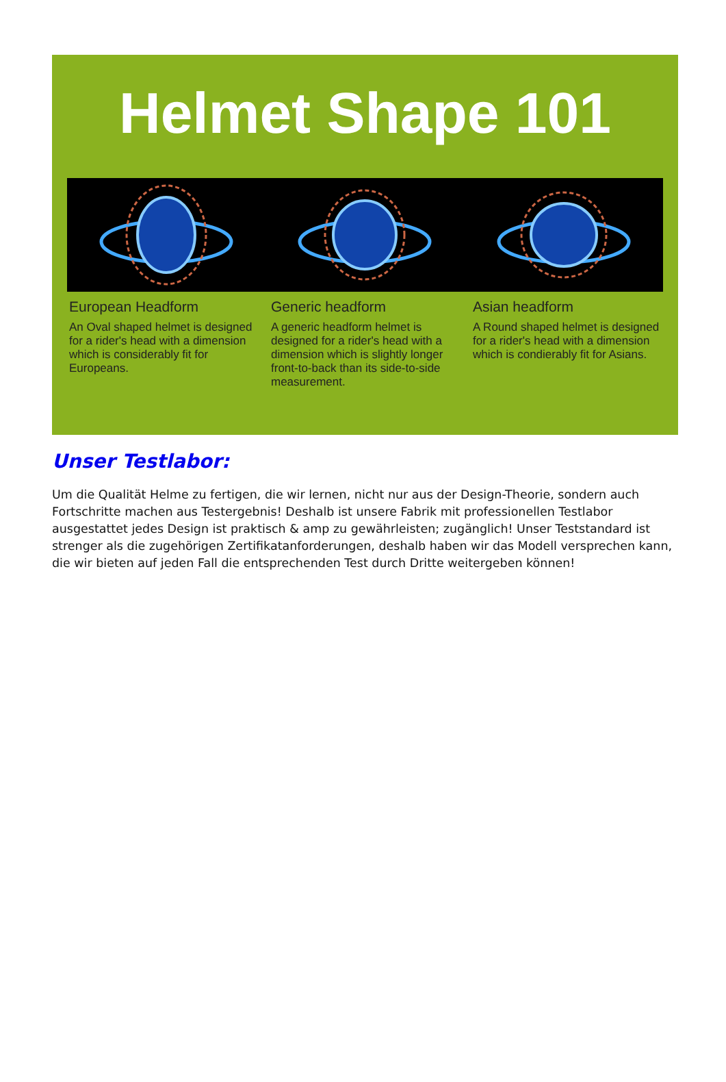Helmet Shape 101
European Headform
An Oval shaped helmet is designed for a rider's head with a dimension which is considerably fit for Europeans.
Generic headform
A generic headform helmet is designed for a rider's head with a dimension which is slightly longer front-to-back than its side-to-side measurement.
Asian headform
A Round shaped helmet is designed for a rider's head with a dimension which is condierably fit for Asians.
Unser Testlabor:
Um die Qualität Helme zu fertigen, die wir lernen, nicht nur aus der Design-Theorie, sondern auch Fortschritte machen aus Testergebnis! Deshalb ist unsere Fabrik mit professionellen Testlabor ausgestattet jedes Design ist praktisch & amp zu gewährleisten; zugänglich! Unser Teststandard ist strenger als die zugehörigen Zertifikatanforderungen, deshalb haben wir das Modell versprechen kann, die wir bieten auf jeden Fall die entsprechenden Test durch Dritte weitergeben können!